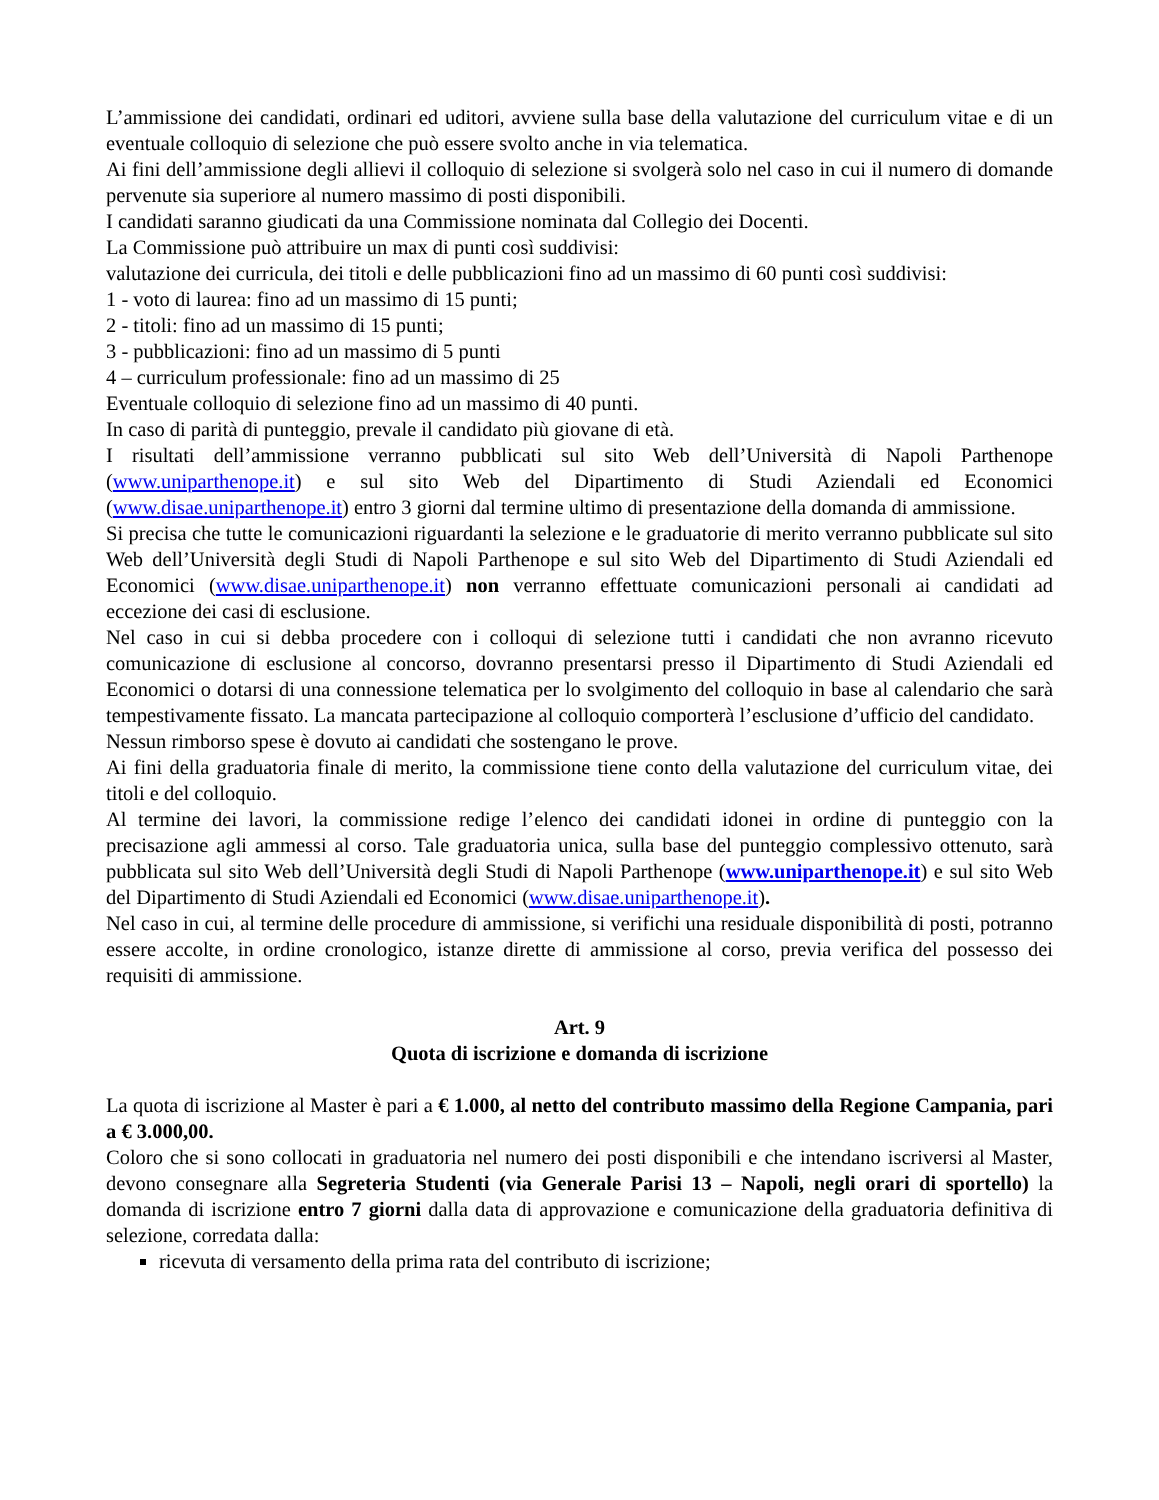L’ammissione dei candidati, ordinari ed uditori, avviene sulla base della valutazione del curriculum vitae e di un eventuale colloquio di selezione che può essere svolto anche in via telematica.
Ai fini dell’ammissione degli allievi il colloquio di selezione si svolgerà solo nel caso in cui il numero di domande pervenute sia superiore al numero massimo di posti disponibili.
I candidati saranno giudicati da una Commissione nominata dal Collegio dei Docenti.
La Commissione può attribuire un max di punti così suddivisi:
valutazione dei curricula, dei titoli e delle pubblicazioni fino ad un massimo di 60 punti così suddivisi:
1 - voto di laurea: fino ad un massimo di 15 punti;
2 - titoli: fino ad un massimo di 15 punti;
3 - pubblicazioni: fino ad un massimo di 5 punti
4 – curriculum professionale: fino ad un massimo di 25
Eventuale colloquio di selezione fino ad un massimo di 40 punti.
In caso di parità di punteggio, prevale il candidato più giovane di età.
I risultati dell’ammissione verranno pubblicati sul sito Web dell’Università di Napoli Parthenope (www.uniparthenope.it) e sul sito Web del Dipartimento di Studi Aziendali ed Economici (www.disae.uniparthenope.it) entro 3 giorni dal termine ultimo di presentazione della domanda di ammissione.
Si precisa che tutte le comunicazioni riguardanti la selezione e le graduatorie di merito verranno pubblicate sul sito Web dell’Università degli Studi di Napoli Parthenope e sul sito Web del Dipartimento di Studi Aziendali ed Economici (www.disae.uniparthenope.it) non verranno effettuate comunicazioni personali ai candidati ad eccezione dei casi di esclusione.
Nel caso in cui si debba procedere con i colloqui di selezione tutti i candidati che non avranno ricevuto comunicazione di esclusione al concorso, dovranno presentarsi presso il Dipartimento di Studi Aziendali ed Economici o dotarsi di una connessione telematica per lo svolgimento del colloquio in base al calendario che sarà tempestivamente fissato. La mancata partecipazione al colloquio comporterà l’esclusione d’ufficio del candidato.
Nessun rimborso spese è dovuto ai candidati che sostengano le prove.
Ai fini della graduatoria finale di merito, la commissione tiene conto della valutazione del curriculum vitae, dei titoli e del colloquio.
Al termine dei lavori, la commissione redige l’elenco dei candidati idonei in ordine di punteggio con la precisazione agli ammessi al corso. Tale graduatoria unica, sulla base del punteggio complessivo ottenuto, sarà pubblicata sul sito Web dell’Università degli Studi di Napoli Parthenope (www.uniparthenope.it) e sul sito Web del Dipartimento di Studi Aziendali ed Economici (www.disae.uniparthenope.it).
Nel caso in cui, al termine delle procedure di ammissione, si verifichi una residuale disponibilità di posti, potranno essere accolte, in ordine cronologico, istanze dirette di ammissione al corso, previa verifica del possesso dei requisiti di ammissione.
Art. 9
Quota di iscrizione e domanda di iscrizione
La quota di iscrizione al Master è pari a € 1.000, al netto del contributo massimo della Regione Campania, pari a € 3.000,00.
Coloro che si sono collocati in graduatoria nel numero dei posti disponibili e che intendano iscriversi al Master, devono consegnare alla Segreteria Studenti (via Generale Parisi 13 – Napoli, negli orari di sportello) la domanda di iscrizione entro 7 giorni dalla data di approvazione e comunicazione della graduatoria definitiva di selezione, corredata dalla:
ricevuta di versamento della prima rata del contributo di iscrizione;